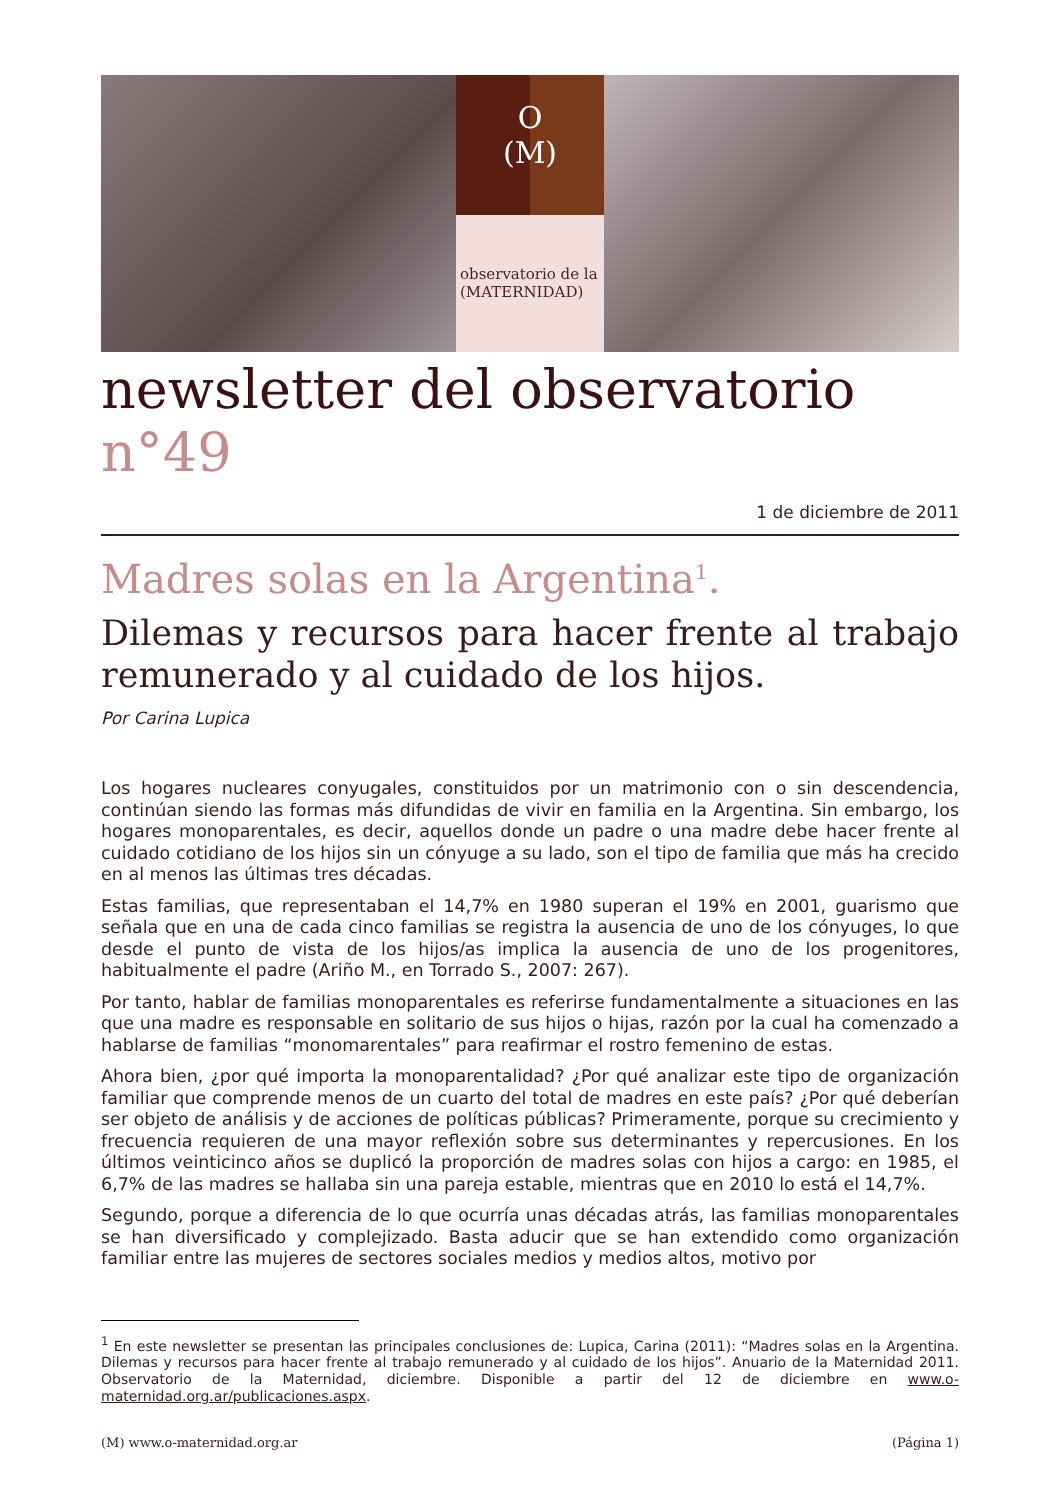O
(M)
observatorio de la
(MATERNIDAD)
newsletter del observatorio n°49
1 de diciembre de 2011
Madres solas en la Argentina<sup>1</sup>.
Dilemas y recursos para hacer frente al trabajo remunerado y al cuidado de los hijos.
Por Carina Lupica
Los hogares nucleares conyugales, constituidos por un matrimonio con o sin descendencia, continúan siendo las formas más difundidas de vivir en familia en la Argentina. Sin embargo, los hogares monoparentales, es decir, aquellos donde un padre o una madre debe hacer frente al cuidado cotidiano de los hijos sin un cónyuge a su lado, son el tipo de familia que más ha crecido en al menos las últimas tres décadas.
Estas familias, que representaban el 14,7% en 1980 superan el 19% en 2001, guarismo que señala que en una de cada cinco familias se registra la ausencia de uno de los cónyuges, lo que desde el punto de vista de los hijos/as implica la ausencia de uno de los progenitores, habitualmente el padre (Ariño M., en Torrado S., 2007: 267).
Por tanto, hablar de familias monoparentales es referirse fundamentalmente a situaciones en las que una madre es responsable en solitario de sus hijos o hijas, razón por la cual ha comenzado a hablarse de familias “monomarentales” para reafirmar el rostro femenino de estas.
Ahora bien, ¿por qué importa la monoparentalidad? ¿Por qué analizar este tipo de organización familiar que comprende menos de un cuarto del total de madres en este país? ¿Por qué deberían ser objeto de análisis y de acciones de políticas públicas? Primeramente, porque su crecimiento y frecuencia requieren de una mayor reflexión sobre sus determinantes y repercusiones. En los últimos veinticinco años se duplicó la proporción de madres solas con hijos a cargo: en 1985, el 6,7% de las madres se hallaba sin una pareja estable, mientras que en 2010 lo está el 14,7%.
Segundo, porque a diferencia de lo que ocurría unas décadas atrás, las familias monoparentales se han diversificado y complejizado. Basta aducir que se han extendido como organización familiar entre las mujeres de sectores sociales medios y medios altos, motivo por
<sup>1</sup> En este newsletter se presentan las principales conclusiones de: Lupica, Carina (2011): “Madres solas en la Argentina. Dilemas y recursos para hacer frente al trabajo remunerado y al cuidado de los hijos”. Anuario de la Maternidad 2011. Observatorio de la Maternidad, diciembre. Disponible a partir del 12 de diciembre en www.o-maternidad.org.ar/publicaciones.aspx.
(M) www.o-maternidad.org.ar (Página 1)